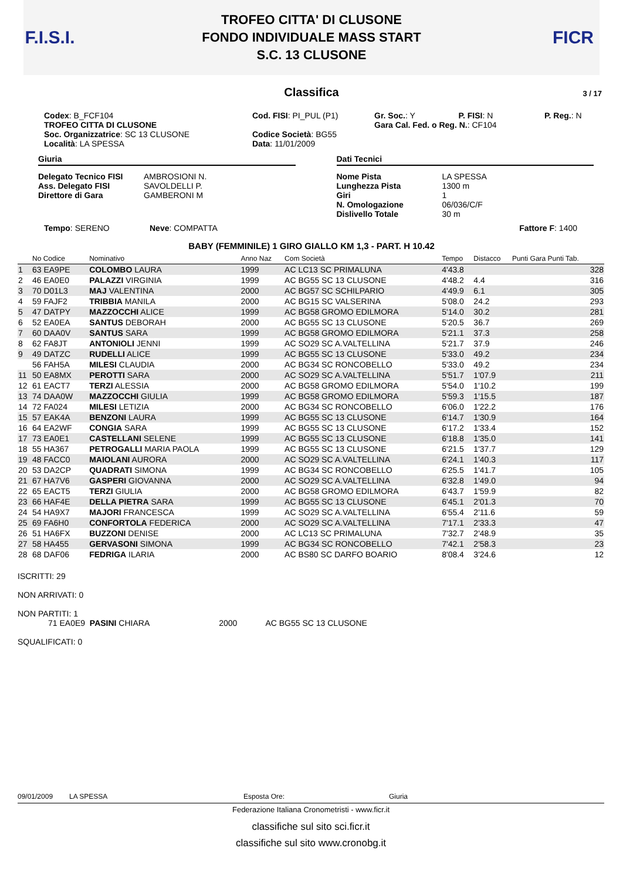F.I.S.I.
TROFEO CITTA' DI CLUSONE
FONDO INDIVIDUALE MASS START
S.C. 13 CLUSONE
FICR
Classifica 3 / 17
Codex: B_FCF104
TROFEO CITTA DI CLUSONE
Soc. Organizzatrice: SC 13 CLUSONE
Località: LA SPESSA
Cod. FISI: PI_PUL (P1)
Codice Società: BG55
Data: 11/01/2009
Gr. Soc.: Y P. FISI: N
Gara Cal. Fed. o Reg. N.: CF104
P. Reg.: N
Giuria
Delegato Tecnico FISI AMBROSIONI N. Ass. Delegato FISI SAVOLDELLI P. Direttore di Gara GAMBERONI M
Dati Tecnici
Nome Pista LA SPESSA Lunghezza Pista 1300 m Giri 1 N. Omologazione 06/036/C/F Dislivello Totale 30 m
Tempo: SERENO Neve: COMPATTA Fattore F: 1400
BABY (FEMMINILE) 1 GIRO GIALLO KM 1,3 - PART. H 10.42
| | No Codice | Nominativo | Anno Naz | Com Società | Tempo | Distacco | Punti Gara Punti Tab. |
| --- | --- | --- | --- | --- | --- | --- | --- |
| 1 | 63 EA9PE | COLOMBO LAURA | 1999 | AC LC13 SC PRIMALUNA | 4'43.8 | | 328 |
| 2 | 46 EA0E0 | PALAZZI VIRGINIA | 1999 | AC BG55 SC 13 CLUSONE | 4'48.2 | 4.4 | 316 |
| 3 | 70 D01L3 | MAJ VALENTINA | 2000 | AC BG57 SC SCHILPARIO | 4'49.9 | 6.1 | 305 |
| 4 | 59 FAJF2 | TRIBBIA MANILA | 2000 | AC BG15 SC VALSERINA | 5'08.0 | 24.2 | 293 |
| 5 | 47 DATPY | MAZZOCCHI ALICE | 1999 | AC BG58 GROMO EDILMORA | 5'14.0 | 30.2 | 281 |
| 6 | 52 EA0EA | SANTUS DEBORAH | 2000 | AC BG55 SC 13 CLUSONE | 5'20.5 | 36.7 | 269 |
| 7 | 60 DAA0V | SANTUS SARA | 1999 | AC BG58 GROMO EDILMORA | 5'21.1 | 37.3 | 258 |
| 8 | 62 FA8JT | ANTONIOLI JENNI | 1999 | AC SO29 SC A.VALTELLINA | 5'21.7 | 37.9 | 246 |
| 9 | 49 DATZC | RUDELLI ALICE | 1999 | AC BG55 SC 13 CLUSONE | 5'33.0 | 49.2 | 234 |
| | 56 FAH5A | MILESI CLAUDIA | 2000 | AC BG34 SC RONCOBELLO | 5'33.0 | 49.2 | 234 |
| 11 | 50 EA8MX | PEROTTI SARA | 2000 | AC SO29 SC A.VALTELLINA | 5'51.7 | 1'07.9 | 211 |
| 12 | 61 EACT7 | TERZI ALESSIA | 2000 | AC BG58 GROMO EDILMORA | 5'54.0 | 1'10.2 | 199 |
| 13 | 74 DAA0W | MAZZOCCHI GIULIA | 1999 | AC BG58 GROMO EDILMORA | 5'59.3 | 1'15.5 | 187 |
| 14 | 72 FA024 | MILESI LETIZIA | 2000 | AC BG34 SC RONCOBELLO | 6'06.0 | 1'22.2 | 176 |
| 15 | 57 EAK4A | BENZONI LAURA | 1999 | AC BG55 SC 13 CLUSONE | 6'14.7 | 1'30.9 | 164 |
| 16 | 64 EA2WF | CONGIA SARA | 1999 | AC BG55 SC 13 CLUSONE | 6'17.2 | 1'33.4 | 152 |
| 17 | 73 EA0E1 | CASTELLANI SELENE | 1999 | AC BG55 SC 13 CLUSONE | 6'18.8 | 1'35.0 | 141 |
| 18 | 55 HA367 | PETROGALLI MARIA PAOLA | 1999 | AC BG55 SC 13 CLUSONE | 6'21.5 | 1'37.7 | 129 |
| 19 | 48 FACC0 | MAIOLANI AURORA | 2000 | AC SO29 SC A.VALTELLINA | 6'24.1 | 1'40.3 | 117 |
| 20 | 53 DA2CP | QUADRATI SIMONA | 1999 | AC BG34 SC RONCOBELLO | 6'25.5 | 1'41.7 | 105 |
| 21 | 67 HA7V6 | GASPERI GIOVANNA | 2000 | AC SO29 SC A.VALTELLINA | 6'32.8 | 1'49.0 | 94 |
| 22 | 65 EACT5 | TERZI GIULIA | 2000 | AC BG58 GROMO EDILMORA | 6'43.7 | 1'59.9 | 82 |
| 23 | 66 HAF4E | DELLA PIETRA SARA | 1999 | AC BG55 SC 13 CLUSONE | 6'45.1 | 2'01.3 | 70 |
| 24 | 54 HA9X7 | MAJORI FRANCESCA | 1999 | AC SO29 SC A.VALTELLINA | 6'55.4 | 2'11.6 | 59 |
| 25 | 69 FA6H0 | CONFORTOLA FEDERICA | 2000 | AC SO29 SC A.VALTELLINA | 7'17.1 | 2'33.3 | 47 |
| 26 | 51 HA6FX | BUZZONI DENISE | 2000 | AC LC13 SC PRIMALUNA | 7'32.7 | 2'48.9 | 35 |
| 27 | 58 HA455 | GERVASONI SIMONA | 1999 | AC BG34 SC RONCOBELLO | 7'42.1 | 2'58.3 | 23 |
| 28 | 68 DAF06 | FEDRIGA ILARIA | 2000 | AC BS80 SC DARFO BOARIO | 8'08.4 | 3'24.6 | 12 |
ISCRITTI: 29
NON ARRIVATI: 0
NON PARTITI: 1
71 EA0E9 PASINI CHIARA 2000 AC BG55 SC 13 CLUSONE
SQUALIFICATI: 0
09/01/2009 LA SPESSA Esposta Ore: Giuria
Federazione Italiana Cronometristi - www.ficr.it
classifiche sul sito sci.ficr.it
classifiche sul sito www.cronobg.it